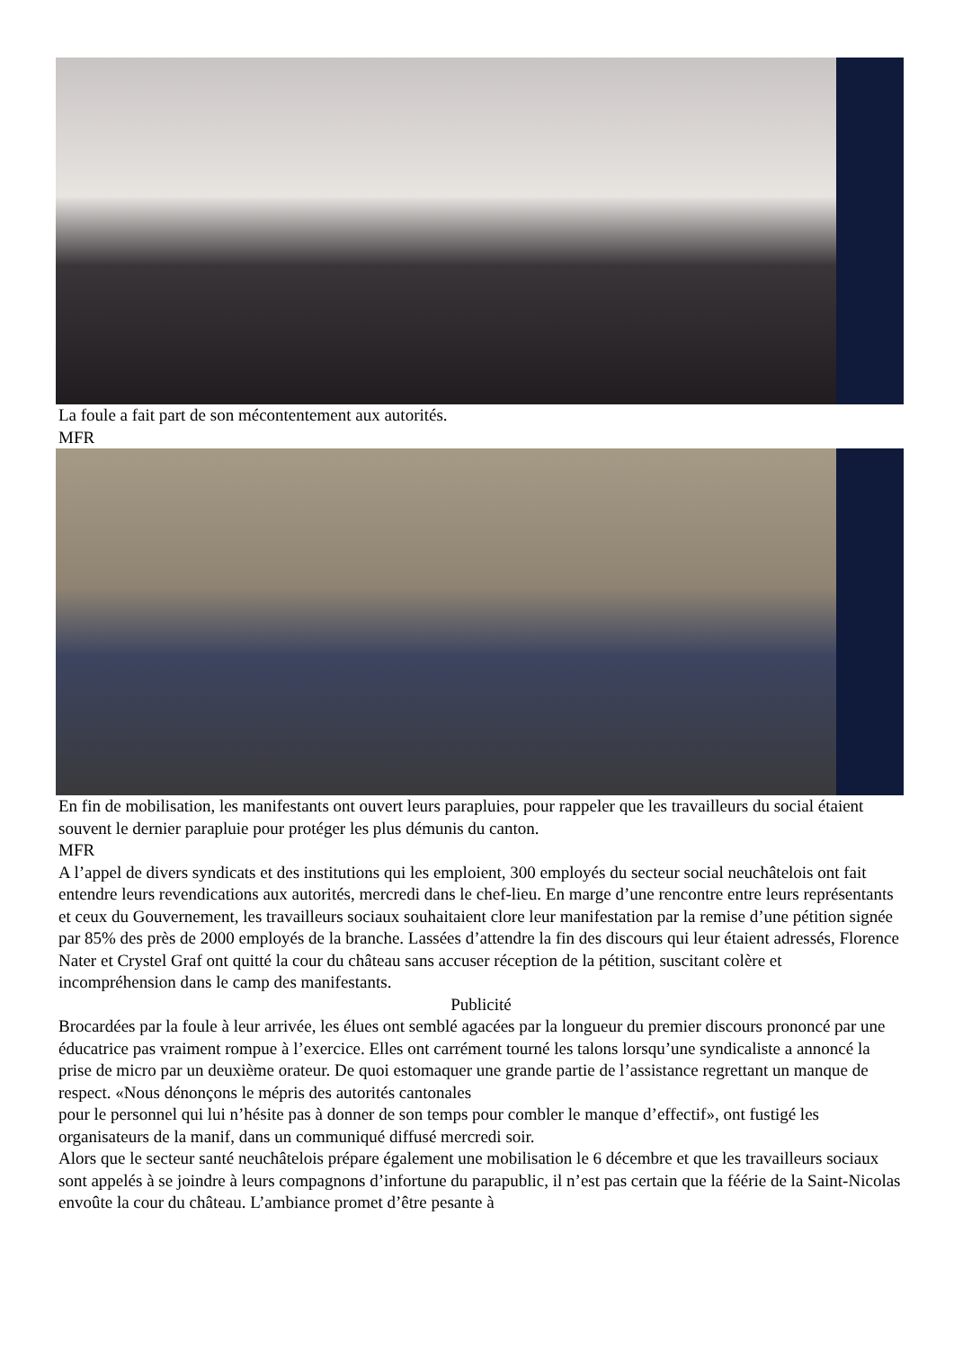La foule a fait part de son mécontentement aux autorités.
MFR
En fin de mobilisation, les manifestants ont ouvert leurs parapluies, pour rappeler que les travailleurs du social étaient souvent le dernier parapluie pour protéger les plus démunis du canton.
MFR
A l’appel de divers syndicats et des institutions qui les emploient, 300 employés du secteur social neuchâtelois ont fait entendre leurs revendications aux autorités, mercredi dans le chef-lieu. En marge d’une rencontre entre leurs représentants et ceux du Gouvernement, les travailleurs sociaux souhaitaient clore leur manifestation par la remise d’une pétition signée par 85% des près de 2000 employés de la branche. Lassées d’attendre la fin des discours qui leur étaient adressés, Florence Nater et Crystel Graf ont quitté la cour du château sans accuser réception de la pétition, suscitant colère et incompréhension dans le camp des manifestants.
Publicité
Brocardées par la foule à leur arrivée, les élues ont semblé agacées par la longueur du premier discours prononcé par une éducatrice pas vraiment rompue à l’exercice. Elles ont carrément tourné les talons lorsqu’une syndicaliste a annoncé la prise de micro par un deuxième orateur. De quoi estomaquer une grande partie de l’assistance regrettant un manque de respect. «Nous dénonçons le mépris des autorités cantonales
pour le personnel qui lui n’hésite pas à donner de son temps pour combler le manque d’effectif», ont fustigé les organisateurs de la manif, dans un communiqué diffusé mercredi soir.
Alors que le secteur santé neuchâtelois prépare également une mobilisation le 6 décembre et que les travailleurs sociaux sont appelés à se joindre à leurs compagnons d’infortune du parapublic, il n’est pas certain que la féérie de la Saint-Nicolas envoûte la cour du château. L’ambiance promet d’être pesante à